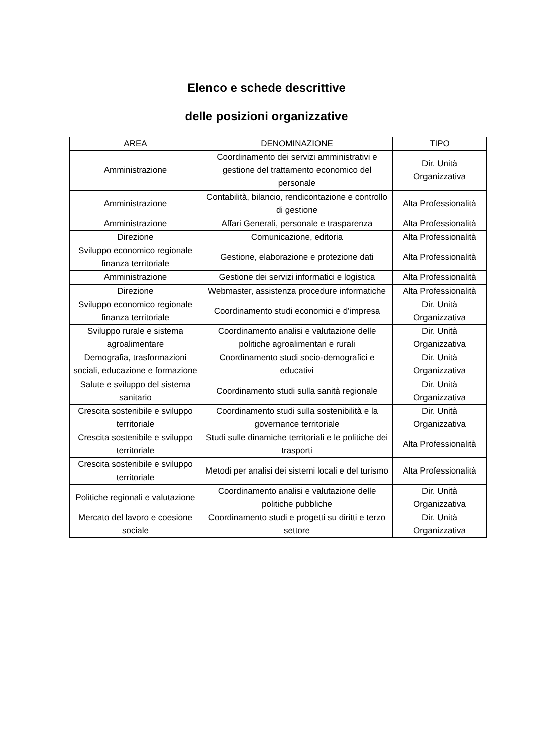Elenco e schede descrittive
delle posizioni organizzative
| AREA | DENOMINAZIONE | TIPO |
| --- | --- | --- |
| Amministrazione | Coordinamento dei servizi amministrativi e gestione del trattamento economico del personale | Dir. Unità Organizzativa |
| Amministrazione | Contabilità, bilancio, rendicontazione e controllo di gestione | Alta Professionalità |
| Amministrazione | Affari Generali, personale e trasparenza | Alta Professionalità |
| Direzione | Comunicazione, editoria | Alta Professionalità |
| Sviluppo economico regionale finanza territoriale | Gestione, elaborazione e protezione dati | Alta Professionalità |
| Amministrazione | Gestione dei servizi informatici e logistica | Alta Professionalità |
| Direzione | Webmaster, assistenza procedure informatiche | Alta Professionalità |
| Sviluppo economico regionale finanza territoriale | Coordinamento studi economici e d’impresa | Dir. Unità Organizzativa |
| Sviluppo rurale e sistema agroalimentare | Coordinamento analisi e valutazione delle politiche agroalimentari e rurali | Dir. Unità Organizzativa |
| Demografia, trasformazioni sociali, educazione e formazione | Coordinamento studi socio-demografici e educativi | Dir. Unità Organizzativa |
| Salute e sviluppo del sistema sanitario | Coordinamento studi sulla sanità regionale | Dir. Unità Organizzativa |
| Crescita sostenibile e sviluppo territoriale | Coordinamento studi sulla sostenibilità e la governance territoriale | Dir. Unità Organizzativa |
| Crescita sostenibile e sviluppo territoriale | Studi sulle dinamiche territoriali e le politiche dei trasporti | Alta Professionalità |
| Crescita sostenibile e sviluppo territoriale | Metodi per analisi dei sistemi locali e del turismo | Alta Professionalità |
| Politiche regionali e valutazione | Coordinamento analisi e valutazione delle politiche pubbliche | Dir. Unità Organizzativa |
| Mercato del lavoro e coesione sociale | Coordinamento studi e progetti su diritti e terzo settore | Dir. Unità Organizzativa |